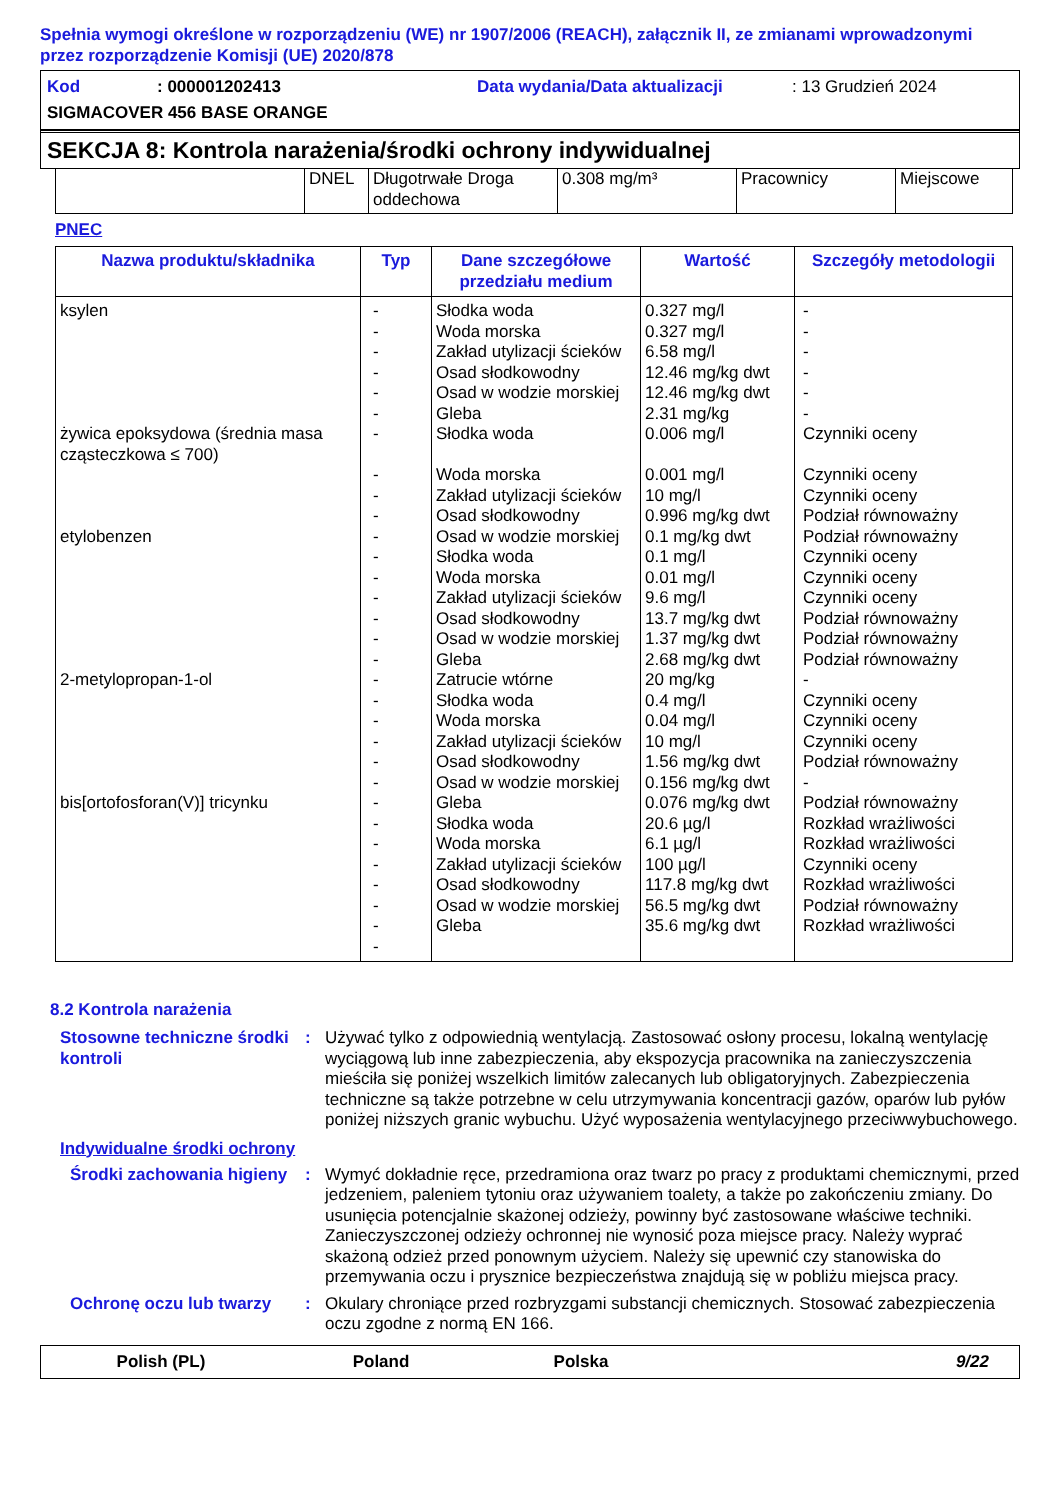Spełnia wymogi określone w rozporządzeniu (WE) nr 1907/2006 (REACH), załącznik II, ze zmianami wprowadzonymi przez rozporządzenie Komisji (UE) 2020/878
Kod: 000001202413 Data wydania/Data aktualizacji: 13 Grudzień 2024
SIGMACOVER 456 BASE ORANGE
SEKCJA 8: Kontrola narażenia/środki ochrony indywidualnej
| | DNEL | Długotrwałe Droga oddechowa | 0.308 mg/m³ | Pracownicy | Miejscowe |
PNEC
| Nazwa produktu/składnika | Typ | Dane szczegółowe przedziału medium | Wartość | Szczegóły metodologii |
| --- | --- | --- | --- | --- |
| ksylen żywica epoksydowa (średnia masa cząsteczkowa ≤ 700) etylobenzen 2-metylopropan-1-ol bis[ortofosforan(V)] tricynku | - - - - - - - - - - - - - - - - - - - - - - - - - - - - - - - | Słodka woda Woda morska Zakład utylizacji ścieków Osad słodkowodny Osad w wodzie morskiej Gleba Słodka woda Woda morska Zakład utylizacji ścieków Osad słodkowodny Osad w wodzie morskiej Słodka woda Woda morska Zakład utylizacji ścieków Osad słodkowodny Osad w wodzie morskiej Gleba Zatrucie wtórne Słodka woda Woda morska Zakład utylizacji ścieków Osad słodkowodny Osad w wodzie morskiej Gleba Słodka woda Woda morska Zakład utylizacji ścieków Osad słodkowodny Osad w wodzie morskiej Gleba | 0.327 mg/l 0.327 mg/l 6.58 mg/l 12.46 mg/kg dwt 12.46 mg/kg dwt 2.31 mg/kg 0.006 mg/l 0.001 mg/l 10 mg/l 0.996 mg/kg dwt 0.1 mg/kg dwt 0.1 mg/l 0.01 mg/l 9.6 mg/l 13.7 mg/kg dwt 1.37 mg/kg dwt 2.68 mg/kg dwt 20 mg/kg 0.4 mg/l 0.04 mg/l 10 mg/l 1.56 mg/kg dwt 0.156 mg/kg dwt 0.076 mg/kg dwt 20.6 µg/l 6.1 µg/l 100 µg/l 117.8 mg/kg dwt 56.5 mg/kg dwt 35.6 mg/kg dwt | - - - - - - Czynniki oceny Czynniki oceny Czynniki oceny Podział równoważny Podział równoważny Czynniki oceny Czynniki oceny Czynniki oceny Podział równoważny Podział równoważny Podział równoważny - Czynniki oceny Czynniki oceny Czynniki oceny Podział równoważny - Podział równoważny Rozkład wrażliwości Rozkład wrażliwości Czynniki oceny Rozkład wrażliwości Podział równoważny Rozkład wrażliwości |
8.2 Kontrola narażenia
Stosowne techniczne środki kontroli
: Używać tylko z odpowiednią wentylacją. Zastosować osłony procesu, lokalną wentylację wyciągową lub inne zabezpieczenia, aby ekspozycja pracownika na zanieczyszczenia mieściła się poniżej wszelkich limitów zalecanych lub obligatoryjnych. Zabezpieczenia techniczne są także potrzebne w celu utrzymywania koncentracji gazów, oparów lub pyłów poniżej niższych granic wybuchu. Użyć wyposażenia wentylacyjnego przeciwwybuchowego.
Indywidualne środki ochrony
Środki zachowania higieny
: Wymyć dokładnie ręce, przedramiona oraz twarz po pracy z produktami chemicznymi, przed jedzeniem, paleniem tytoniu oraz używaniem toalety, a także po zakończeniu zmiany. Do usunięcia potencjalnie skażonej odzieży, powinny być zastosowane właściwe techniki. Zanieczyszczonej odzieży ochronnej nie wynosić poza miejsce pracy. Należy wyprać skażoną odzież przed ponownym użyciem. Należy się upewnić czy stanowiska do przemywania oczu i prysznice bezpieczeństwa znajdują się w pobliżu miejsca pracy.
Ochronę oczu lub twarzy : Okulary chroniące przed rozbryzgami substancji chemicznych. Stosować zabezpieczenia oczu zgodne z normą EN 166.
Polish (PL) Poland Polska 9/22